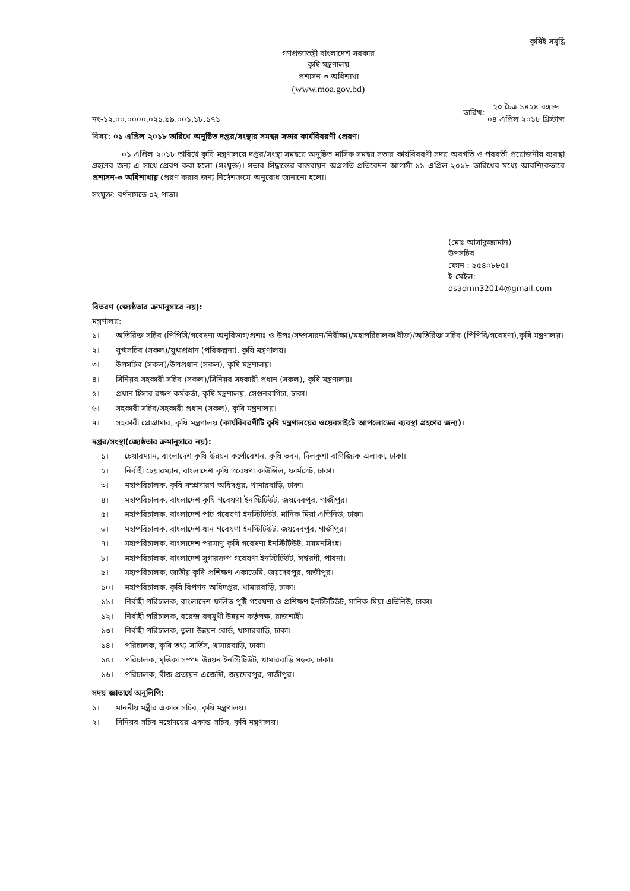কৃষিই সমৃদ্ধি
গণপ্রজাতন্ত্রী বাংলাদেশ সরকার
কৃষি মন্ত্রণালয়
প্রশাসন-৩ অধিশাখা
(www.moa.gov.bd)
নং-১২.০০.০০০০.০২১.৯৯.০০১.১৮.১৭১
তারিখ:
২০ চৈত্র ১৪২৪ বঙ্গাব্দ
০৪ এপ্রিল ২০১৮ খ্রিস্টাব্দ
বিষয়: ০১ এপ্রিল ২০১৮ তারিখে অনুষ্ঠিত দপ্তর/সংস্থার সমন্বয় সভার কার্যবিবরণী প্রেরণ।
০১ এপ্রিল ২০১৮ তারিখে কৃষি মন্ত্রণালয়ে দপ্তর/সংস্থা সমন্বয়ে অনুষ্ঠিত মাসিক সমন্বয় সভার কার্যবিবরণী সদয় অবগতি ও পরবর্তী প্রয়োজনীয় ব্যবস্থা গ্রহণের জন্য এ সাথে প্রেরণ করা হলো (সংযুক্ত)। সভার সিদ্ধান্তের বাস্তবায়ন অগ্রগতি প্রতিবেদন আগামী ১১ এপ্রিল ২০১৮ তারিখের মধ্যে আবশ্যিকভাবে প্রশাসন-৩ অধিশাখায় প্রেরণ করার জন্য নির্দেশক্রমে অনুরোধ জানানো হলো।
সংযুক্ত: বর্ণনামতে ০২ পাতা।
(মোঃ আসাদুজ্জামান)
উপসচিব
ফোন : ৯৫৪০৮৮৫।
ই-মেইল: dsadmn32014@gmail.com
বিতরণ (জ্যেষ্ঠতার ক্রমানুসারে নয়):
মন্ত্রণালয়:
১। অতিরিক্ত সচিব (পিপিসি/গবেষণা অনুবিভাগ/প্রশাঃ ও উপঃ/সম্প্রসারণ/নিরীক্ষা)/মহাপরিচালক(বীজ)/অতিরিক্ত সচিব (পিপিবি/গবেষণা),কৃষি মন্ত্রণালয়।
২। যুগ্মসচিব (সকল)/যুগ্মপ্রধান (পরিকল্পনা), কৃষি মন্ত্রণালয়।
৩। উপসচিব (সকল)/উপপ্রধান (সকল), কৃষি মন্ত্রণালয়।
৪। সিনিয়র সহকারী সচিব (সকল)/সিনিয়র সহকারী প্রধান (সকল), কৃষি মন্ত্রণালয়।
৫। প্রধান হিসাব রক্ষণ কর্মকর্তা, কৃষি মন্ত্রণালয়, সেগুনবাগিচা, ঢাকা।
৬। সহকারী সচিব/সহকারী প্রধান (সকল), কৃষি মন্ত্রণালয়।
৭। সহকারী প্রোগ্রামার, কৃষি মন্ত্রণালয় (কার্যবিবরণীটি কৃষি মন্ত্রণালয়ের ওয়েবসাইটে আপলোডের ব্যবস্থা গ্রহণের জন্য)।
দপ্তর/সংস্থা(জ্যেষ্ঠতার ক্রমানুসারে নয়):
১। চেয়ারম্যান, বাংলাদেশ কৃষি উন্নয়ন কর্পোরেশন, কৃষি ভবন, দিলকুশা বাণিজ্যিক এলাকা, ঢাকা।
২। নির্বাহী চেয়ারম্যান, বাংলাদেশ কৃষি গবেষণা কাউন্সিল, ফার্মগেট, ঢাকা।
৩। মহাপরিচালক, কৃষি সম্প্রসারণ অধিদপ্তর, খামারবাড়ি, ঢাকা।
৪। মহাপরিচালক, বাংলাদেশ কৃষি গবেষণা ইনস্টিটিউট, জয়দেবপুর, গাজীপুর।
৫। মহাপরিচালক, বাংলাদেশ পাট গবেষণা ইনস্টিটিউট, মানিক মিয়া এভিনিউ, ঢাকা।
৬। মহাপরিচালক, বাংলাদেশ ধান গবেষণা ইনস্টিটিউট, জয়দেবপুর, গাজীপুর।
৭। মহাপরিচালক, বাংলাদেশ পরমাণু কৃষি গবেষণা ইনস্টিটিউট, ময়মনসিংহ।
৮। মহাপরিচালক, বাংলাদেশ সুগারক্রপ গবেষণা ইনস্টিটিউট, ঈশ্বরদী, পাবনা।
৯। মহাপরিচালক, জাতীয় কৃষি প্রশিক্ষণ একাডেমি, জয়দেবপুর, গাজীপুর।
১০। মহাপরিচালক, কৃষি বিপণন অধিদপ্তর, খামারবাড়ি, ঢাকা।
১১। নির্বাহী পরিচালক, বাংলাদেশ ফলিত পুষ্টি গবেষণা ও প্রশিক্ষণ ইনস্টিটিউট, মানিক মিয়া এভিনিউ, ঢাকা।
১২। নির্বাহী পরিচালক, বরেন্দ্র বহুমুখী উন্নয়ন কর্তৃপক্ষ, রাজশাহী।
১৩। নির্বাহী পরিচালক, তুলা উন্নয়ন বোর্ড, খামারবাড়ি, ঢাকা।
১৪। পরিচালক, কৃষি তথ্য সার্ভিস, খামারবাড়ি, ঢাকা।
১৫। পরিচালক, মৃত্তিকা সম্পদ উন্নয়ন ইনস্টিটিউট, খামারবাড়ি সড়ক, ঢাকা।
১৬। পরিচালক, বীজ প্রত্যয়ন এজেন্সি, জয়দেবপুর, গাজীপুর।
সদয় জ্ঞাতার্থে অনুলিপি:
১। মাননীয় মন্ত্রীর একান্ত সচিব, কৃষি মন্ত্রণালয়।
২। সিনিয়র সচিব মহোদয়ের একান্ত সচিব, কৃষি মন্ত্রণালয়।